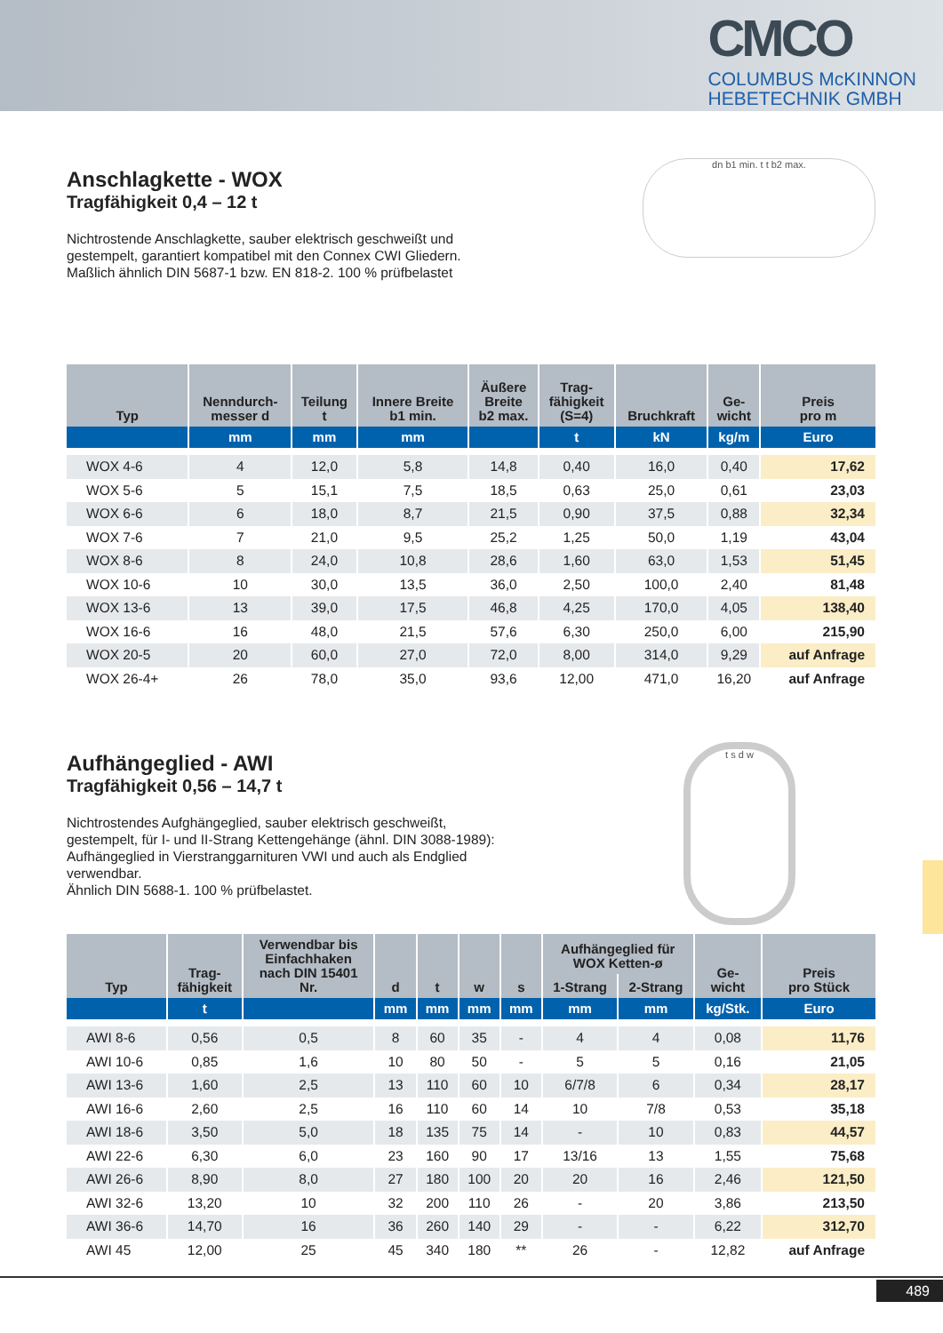CMCO
COLUMBUS McKINNON
HEBETECHNIK GMBH
dn b1 min. t t b2 max.
Anschlagkette - WOX
Tragfähigkeit 0,4 – 12 t
Nichtrostende Anschlagkette, sauber elektrisch geschweißt und gestempelt, garantiert kompatibel mit den Connex CWI Gliedern. Maßlich ähnlich DIN 5687-1 bzw. EN 818-2. 100 % prüfbelastet
| Typ | Nenndurch- messer d | Teilung t | Innere Breite b1 min. | Äußere Breite b2 max. | Trag- fähigkeit (S=4) | Bruchkraft | Ge- wicht | Preis pro m |
| --- | --- | --- | --- | --- | --- | --- | --- | --- |
| | mm | mm | mm | | t | kN | kg/m | Euro |
| WOX 4-6 | 4 | 12,0 | 5,8 | 14,8 | 0,40 | 16,0 | 0,40 | 17,62 |
| WOX 5-6 | 5 | 15,1 | 7,5 | 18,5 | 0,63 | 25,0 | 0,61 | 23,03 |
| WOX 6-6 | 6 | 18,0 | 8,7 | 21,5 | 0,90 | 37,5 | 0,88 | 32,34 |
| WOX 7-6 | 7 | 21,0 | 9,5 | 25,2 | 1,25 | 50,0 | 1,19 | 43,04 |
| WOX 8-6 | 8 | 24,0 | 10,8 | 28,6 | 1,60 | 63,0 | 1,53 | 51,45 |
| WOX 10-6 | 10 | 30,0 | 13,5 | 36,0 | 2,50 | 100,0 | 2,40 | 81,48 |
| WOX 13-6 | 13 | 39,0 | 17,5 | 46,8 | 4,25 | 170,0 | 4,05 | 138,40 |
| WOX 16-6 | 16 | 48,0 | 21,5 | 57,6 | 6,30 | 250,0 | 6,00 | 215,90 |
| WOX 20-5 | 20 | 60,0 | 27,0 | 72,0 | 8,00 | 314,0 | 9,29 | auf Anfrage |
| WOX 26-4+ | 26 | 78,0 | 35,0 | 93,6 | 12,00 | 471,0 | 16,20 | auf Anfrage |
t s d w
Aufhängeglied - AWI
Tragfähigkeit 0,56 – 14,7 t
Nichtrostendes Aufghängeglied, sauber elektrisch geschweißt, gestempelt, für I- und II-Strang Kettengehänge (ähnl. DIN 3088-1989): Aufhängeglied in Vierstranggarnituren VWI und auch als Endglied verwendbar.
Ähnlich DIN 5688-1. 100 % prüfbelastet.
| Typ | Trag- fähigkeit | Verwendbar bis Einfachhaken nach DIN 15401 Nr. | d | t | w | s | Aufhängeglied für WOX Ketten-ø | | Ge- wicht | Preis pro Stück |
| --- | --- | --- | --- | --- | --- | --- | --- | --- | --- | --- |
| | | | | | | | 1-Strang | 2-Strang | | |
| | t | | mm | mm | mm | mm | mm | mm | kg/Stk. | Euro |
| AWI 8-6 | 0,56 | 0,5 | 8 | 60 | 35 | - | 4 | 4 | 0,08 | 11,76 |
| AWI 10-6 | 0,85 | 1,6 | 10 | 80 | 50 | - | 5 | 5 | 0,16 | 21,05 |
| AWI 13-6 | 1,60 | 2,5 | 13 | 110 | 60 | 10 | 6/7/8 | 6 | 0,34 | 28,17 |
| AWI 16-6 | 2,60 | 2,5 | 16 | 110 | 60 | 14 | 10 | 7/8 | 0,53 | 35,18 |
| AWI 18-6 | 3,50 | 5,0 | 18 | 135 | 75 | 14 | - | 10 | 0,83 | 44,57 |
| AWI 22-6 | 6,30 | 6,0 | 23 | 160 | 90 | 17 | 13/16 | 13 | 1,55 | 75,68 |
| AWI 26-6 | 8,90 | 8,0 | 27 | 180 | 100 | 20 | 20 | 16 | 2,46 | 121,50 |
| AWI 32-6 | 13,20 | 10 | 32 | 200 | 110 | 26 | - | 20 | 3,86 | 213,50 |
| AWI 36-6 | 14,70 | 16 | 36 | 260 | 140 | 29 | - | - | 6,22 | 312,70 |
| AWI 45 | 12,00 | 25 | 45 | 340 | 180 | ** | 26 | - | 12,82 | auf Anfrage |
489